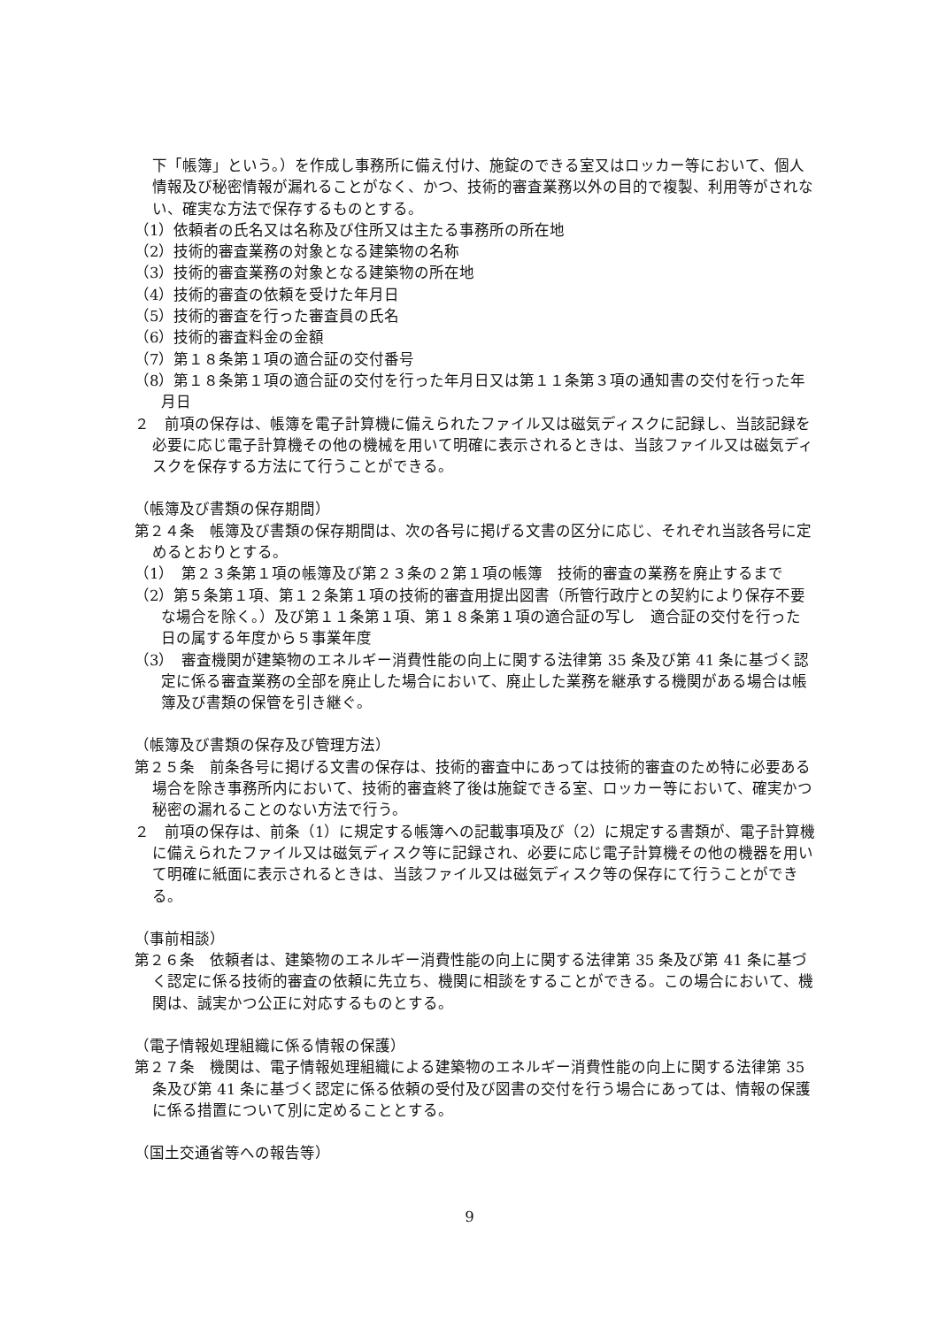下「帳簿」という。）を作成し事務所に備え付け、施錠のできる室又はロッカー等において、個人情報及び秘密情報が漏れることがなく、かつ、技術的審査業務以外の目的で複製、利用等がされない、確実な方法で保存するものとする。
（1）依頼者の氏名又は名称及び住所又は主たる事務所の所在地
（2）技術的審査業務の対象となる建築物の名称
（3）技術的審査業務の対象となる建築物の所在地
（4）技術的審査の依頼を受けた年月日
（5）技術的審査を行った審査員の氏名
（6）技術的審査料金の金額
（7）第１８条第１項の適合証の交付番号
（8）第１８条第１項の適合証の交付を行った年月日又は第１１条第３項の通知書の交付を行った年月日
２　前項の保存は、帳簿を電子計算機に備えられたファイル又は磁気ディスクに記録し、当該記録を必要に応じ電子計算機その他の機械を用いて明確に表示されるときは、当該ファイル又は磁気ディスクを保存する方法にて行うことができる。
（帳簿及び書類の保存期間）
第２４条　帳簿及び書類の保存期間は、次の各号に掲げる文書の区分に応じ、それぞれ当該各号に定めるとおりとする。
（1）　第２３条第１項の帳簿及び第２３条の２第１項の帳簿　技術的審査の業務を廃止するまで
（2）第５条第１項、第１２条第１項の技術的審査用提出図書（所管行政庁との契約により保存不要な場合を除く。）及び第１１条第１項、第１８条第１項の適合証の写し　適合証の交付を行った日の属する年度から５事業年度
（3）　審査機関が建築物のエネルギー消費性能の向上に関する法律第 35 条及び第 41 条に基づく認定に係る審査業務の全部を廃止した場合において、廃止した業務を継承する機関がある場合は帳簿及び書類の保管を引き継ぐ。
（帳簿及び書類の保存及び管理方法）
第２５条　前条各号に掲げる文書の保存は、技術的審査中にあっては技術的審査のため特に必要ある場合を除き事務所内において、技術的審査終了後は施錠できる室、ロッカー等において、確実かつ秘密の漏れることのない方法で行う。
２　前項の保存は、前条（1）に規定する帳簿への記載事項及び（2）に規定する書類が、電子計算機に備えられたファイル又は磁気ディスク等に記録され、必要に応じ電子計算機その他の機器を用いて明確に紙面に表示されるときは、当該ファイル又は磁気ディスク等の保存にて行うことができる。
（事前相談）
第２６条　依頼者は、建築物のエネルギー消費性能の向上に関する法律第 35 条及び第 41 条に基づく認定に係る技術的審査の依頼に先立ち、機関に相談をすることができる。この場合において、機関は、誠実かつ公正に対応するものとする。
（電子情報処理組織に係る情報の保護）
第２７条　機関は、電子情報処理組織による建築物のエネルギー消費性能の向上に関する法律第 35 条及び第 41 条に基づく認定に係る依頼の受付及び図書の交付を行う場合にあっては、情報の保護に係る措置について別に定めることとする。
（国土交通省等への報告等）
9